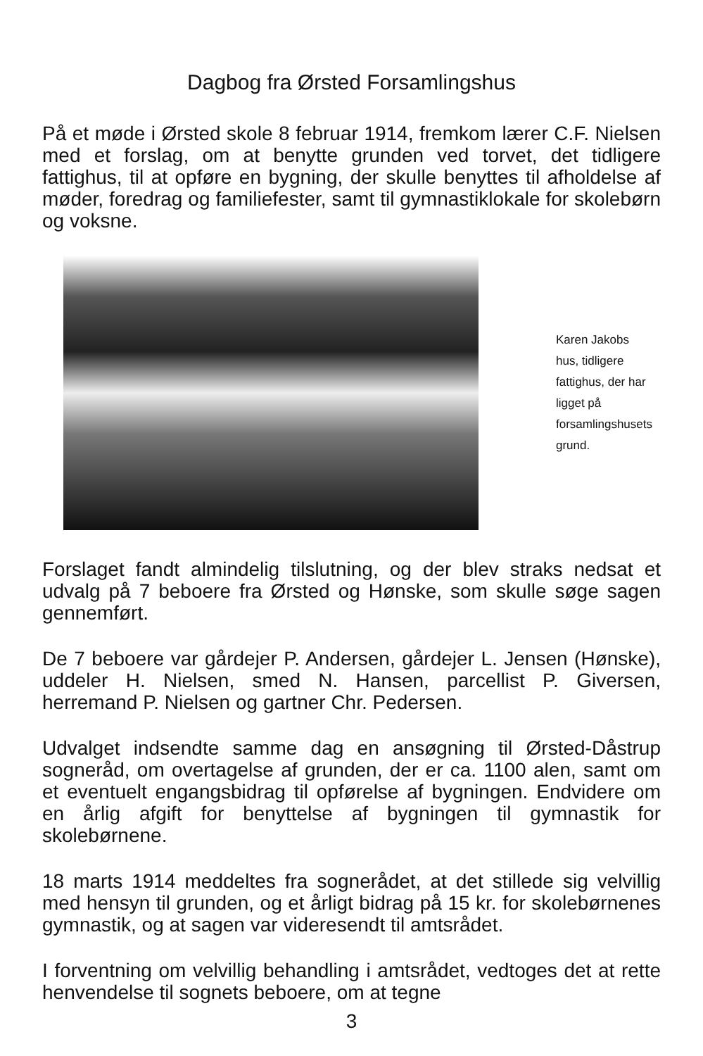Dagbog fra Ørsted Forsamlingshus
På et møde i Ørsted skole 8 februar 1914, fremkom lærer C.F. Nielsen med et forslag, om at benytte grunden ved torvet, det tidligere fattighus, til at opføre en bygning, der skulle benyttes til afholdelse af møder, foredrag og familiefester, samt til gymnastiklokale for skolebørn og voksne.
Karen Jakobs hus, tidligere fattighus, der har ligget på forsamlingshusets grund.
Forslaget fandt almindelig tilslutning, og der blev straks nedsat et udvalg på 7 beboere fra Ørsted og Hønske, som skulle søge sagen gennemført.
De 7 beboere var gårdejer P. Andersen, gårdejer L. Jensen (Hønske), uddeler H. Nielsen, smed N. Hansen, parcellist P. Giversen, herremand P. Nielsen og gartner Chr. Pedersen.
Udvalget indsendte samme dag en ansøgning til Ørsted-Dåstrup sogneråd, om overtagelse af grunden, der er ca. 1100 alen, samt om et eventuelt engangsbidrag til opførelse af bygningen. Endvidere om en årlig afgift for benyttelse af bygningen til gymnastik for skolebørnene.
18 marts 1914 meddeltes fra sognerådet, at det stillede sig velvillig med hensyn til grunden, og et årligt bidrag på 15 kr. for skolebørnenes gymnastik, og at sagen var videresendt til amtsrådet.
I forventning om velvillig behandling i amtsrådet, vedtoges det at rette henvendelse til sognets beboere, om at tegne
3